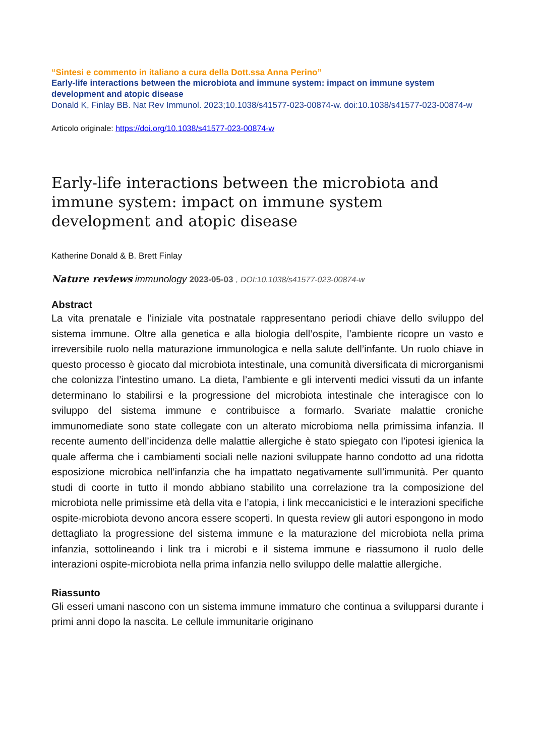“Sintesi e commento in italiano a cura della Dott.ssa Anna Perino”
Early-life interactions between the microbiota and immune system: impact on immune system development and atopic disease
Donald K, Finlay BB. Nat Rev Immunol. 2023;10.1038/s41577-023-00874-w. doi:10.1038/s41577-023-00874-w
Articolo originale: https://doi.org/10.1038/s41577-023-00874-w
Early-life interactions between the microbiota and immune system: impact on immune system development and atopic disease
Katherine Donald & B. Brett Finlay
Nature reviews immunology 2023-05-03 , DOI:10.1038/s41577-023-00874-w
Abstract
La vita prenatale e l’iniziale vita postnatale rappresentano periodi chiave dello sviluppo del sistema immune. Oltre alla genetica e alla biologia dell’ospite, l’ambiente ricopre un vasto e irreversibile ruolo nella maturazione immunologica e nella salute dell’infante. Un ruolo chiave in questo processo è giocato dal microbiota intestinale, una comunità diversificata di microrganismi che colonizza l’intestino umano. La dieta, l’ambiente e gli interventi medici vissuti da un infante determinano lo stabilirsi e la progressione del microbiota intestinale che interagisce con lo sviluppo del sistema immune e contribuisce a formarlo. Svariate malattie croniche immunomediate sono state collegate con un alterato microbioma nella primissima infanzia. Il recente aumento dell’incidenza delle malattie allergiche è stato spiegato con l’ipotesi igienica la quale afferma che i cambiamenti sociali nelle nazioni sviluppate hanno condotto ad una ridotta esposizione microbica nell’infanzia che ha impattato negativamente sull’immunità. Per quanto studi di coorte in tutto il mondo abbiano stabilito una correlazione tra la composizione del microbiota nelle primissime età della vita e l’atopia, i link meccanicistici e le interazioni specifiche ospite-microbiota devono ancora essere scoperti. In questa review gli autori espongono in modo dettagliato la progressione del sistema immune e la maturazione del microbiota nella prima infanzia, sottolineando i link tra i microbi e il sistema immune e riassumono il ruolo delle interazioni ospite-microbiota nella prima infanzia nello sviluppo delle malattie allergiche.
Riassunto
Gli esseri umani nascono con un sistema immune immaturo che continua a svilupparsi durante i primi anni dopo la nascita. Le cellule immunitarie originano